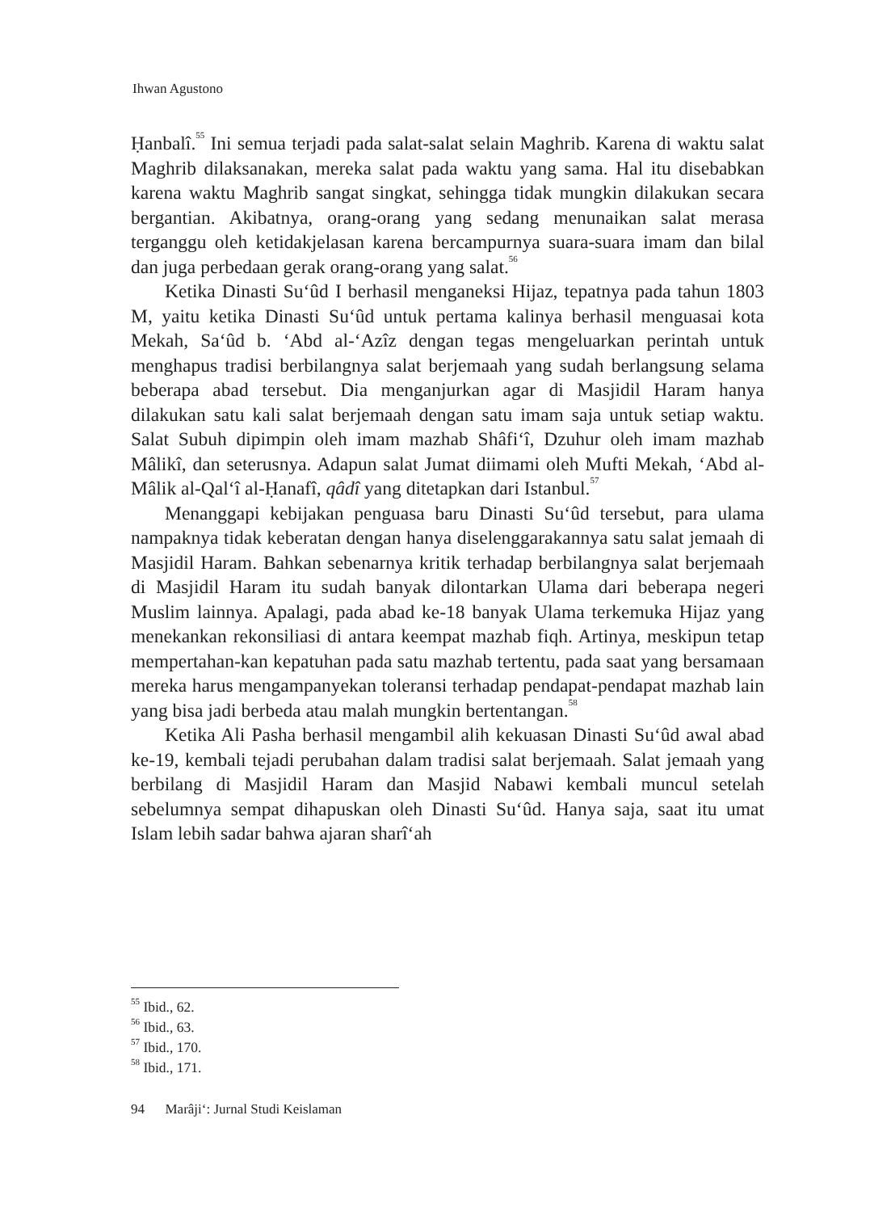Ihwan Agustono
Ḥanbalî.<sup>55</sup> Ini semua terjadi pada salat-salat selain Maghrib. Karena di waktu salat Maghrib dilaksanakan, mereka salat pada waktu yang sama. Hal itu disebabkan karena waktu Maghrib sangat singkat, sehingga tidak mungkin dilakukan secara bergantian. Akibatnya, orang-orang yang sedang menunaikan salat merasa terganggu oleh ketidakjelasan karena bercampurnya suara-suara imam dan bilal dan juga perbedaan gerak orang-orang yang salat.<sup>56</sup>
Ketika Dinasti Su‘ûd I berhasil menganeksi Hijaz, tepatnya pada tahun 1803 M, yaitu ketika Dinasti Su‘ûd untuk pertama kalinya berhasil menguasai kota Mekah, Sa‘ûd b. ‘Abd al-‘Azîz dengan tegas mengeluarkan perintah untuk menghapus tradisi berbilangnya salat berjemaah yang sudah berlangsung selama beberapa abad tersebut. Dia menganjurkan agar di Masjidil Haram hanya dilakukan satu kali salat berjemaah dengan satu imam saja untuk setiap waktu. Salat Subuh dipimpin oleh imam mazhab Shâfi‘î, Dzuhur oleh imam mazhab Mâlikî, dan seterusnya. Adapun salat Jumat diimami oleh Mufti Mekah, ‘Abd al-Mâlik al-Qal‘î al-Ḥanafî, qâdî yang ditetapkan dari Istanbul.<sup>57</sup>
Menanggapi kebijakan penguasa baru Dinasti Su‘ûd tersebut, para ulama nampaknya tidak keberatan dengan hanya diselenggarakannya satu salat jemaah di Masjidil Haram. Bahkan sebenarnya kritik terhadap berbilangnya salat berjemaah di Masjidil Haram itu sudah banyak dilontarkan Ulama dari beberapa negeri Muslim lainnya. Apalagi, pada abad ke-18 banyak Ulama terkemuka Hijaz yang menekankan rekonsiliasi di antara keempat mazhab fiqh. Artinya, meskipun tetap mempertahan-kan kepatuhan pada satu mazhab tertentu, pada saat yang bersamaan mereka harus mengampanyekan toleransi terhadap pendapat-pendapat mazhab lain yang bisa jadi berbeda atau malah mungkin bertentangan.<sup>58</sup>
Ketika Ali Pasha berhasil mengambil alih kekuasan Dinasti Su‘ûd awal abad ke-19, kembali tejadi perubahan dalam tradisi salat berjemaah. Salat jemaah yang berbilang di Masjidil Haram dan Masjid Nabawi kembali muncul setelah sebelumnya sempat dihapuskan oleh Dinasti Su‘ûd. Hanya saja, saat itu umat Islam lebih sadar bahwa ajaran sharî‘ah
<sup>55</sup> Ibid., 62.
<sup>56</sup> Ibid., 63.
<sup>57</sup> Ibid., 170.
<sup>58</sup> Ibid., 171.
94 Marâji‘: Jurnal Studi Keislaman